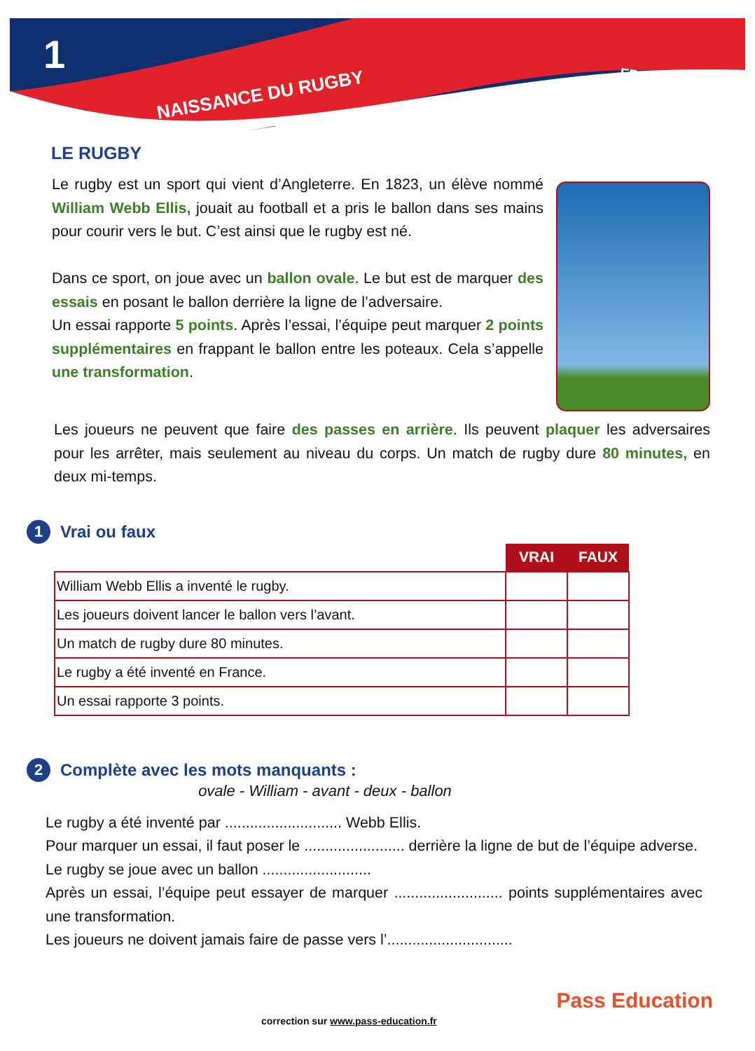1
NAISSANCE DU RUGBY
FRANÇAIS
LE RUGBY
Le rugby est un sport qui vient d’Angleterre. En 1823, un élève nommé William Webb Ellis, jouait au football et a pris le ballon dans ses mains pour courir vers le but. C’est ainsi que le rugby est né.
Dans ce sport, on joue avec un ballon ovale. Le but est de marquer des essais en posant le ballon derrière la ligne de l’adversaire.
Un essai rapporte 5 points. Après l’essai, l’équipe peut marquer 2 points supplémentaires en frappant le ballon entre les poteaux. Cela s’appelle une transformation.
Les joueurs ne peuvent que faire des passes en arrière. Ils peuvent plaquer les adversaires pour les arrêter, mais seulement au niveau du corps. Un match de rugby dure 80 minutes, en deux mi-temps.
1 Vrai ou faux
| | VRAI | FAUX |
| William Webb Ellis a inventé le rugby. | | |
| Les joueurs doivent lancer le ballon vers l’avant. | | |
| Un match de rugby dure 80 minutes. | | |
| Le rugby a été inventé en France. | | |
| Un essai rapporte 3 points. | | |
2 Complète avec les mots manquants :
ovale - William - avant - deux - ballon
Le rugby a été inventé par ............................ Webb Ellis.
Pour marquer un essai, il faut poser le ........................ derrière la ligne de but de l’équipe adverse.
Le rugby se joue avec un ballon ..........................
Après un essai, l’équipe peut essayer de marquer .......................... points supplémentaires avec une transformation.
Les joueurs ne doivent jamais faire de passe vers l’..............................
correction sur www.pass-education.fr
Pass Education